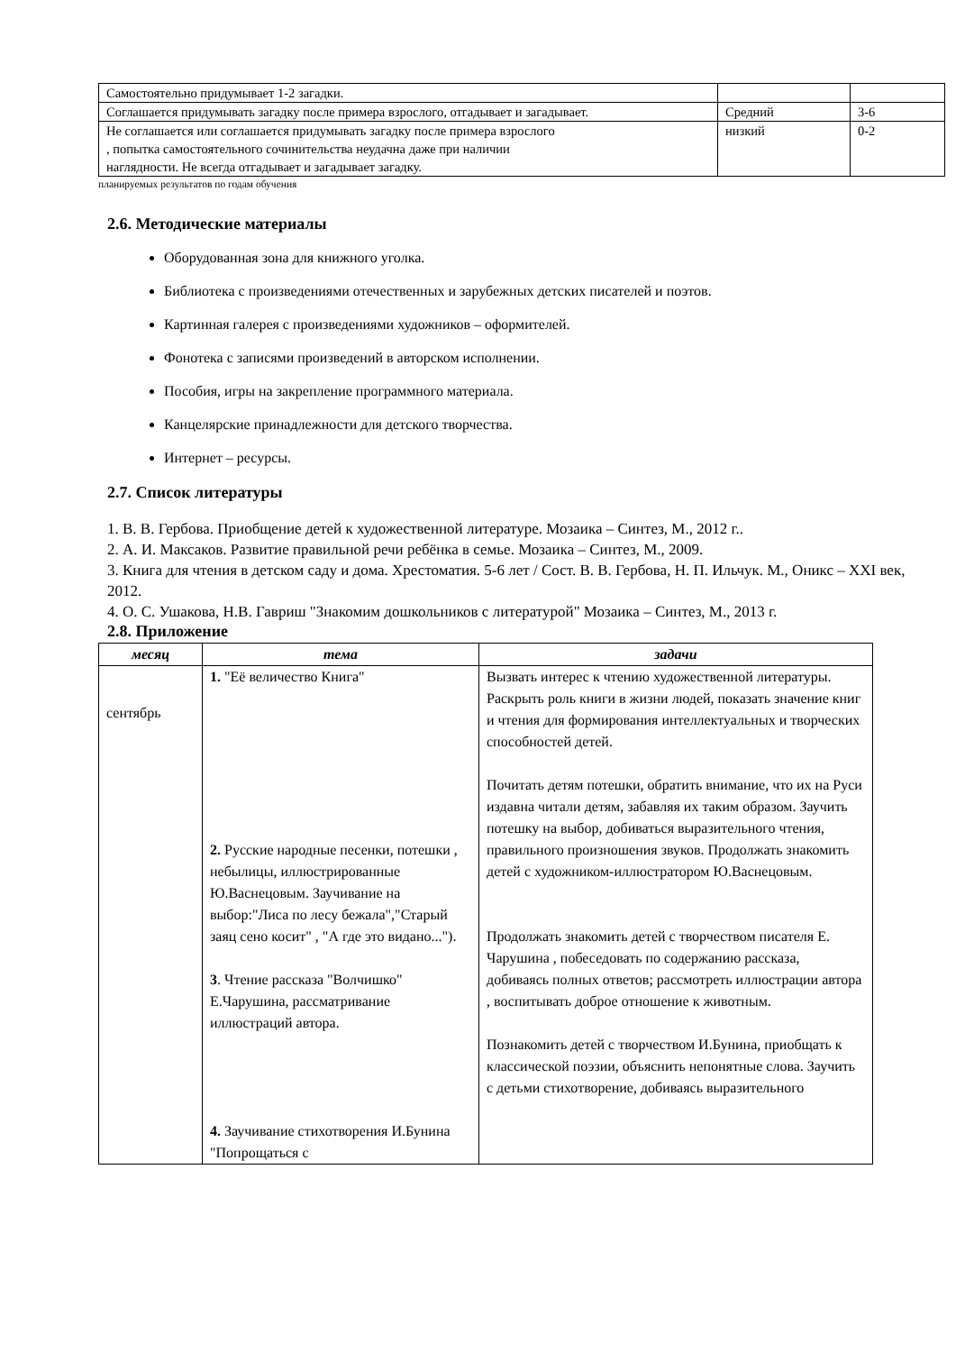| Самостоятельно придумывает 1-2 загадки. | | |
| Соглашается придумывать загадку после примера взрослого, отгадывает и загадывает. | Средний | 3-6 |
| Не соглашается или соглашается придумывать загадку после примера взрослого , попытка самостоятельного сочинительства неудачна даже при наличии наглядности. Не всегда отгадывает и загадывает загадку. | низкий | 0-2 |
планируемых результатов по годам обучения
2.6. Методические материалы
Оборудованная зона для книжного уголка.
Библиотека с произведениями отечественных и зарубежных детских писателей и поэтов.
Картинная галерея с произведениями художников – оформителей.
Фонотека с записями произведений в авторском исполнении.
Пособия, игры на закрепление программного материала.
Канцелярские принадлежности для детского творчества.
Интернет – ресурсы.
2.7. Список литературы
1. В. В. Гербова. Приобщение детей к художественной литературе. Мозаика – Синтез, М., 2012 г..
2. А. И. Максаков. Развитие правильной речи ребёнка в семье. Мозаика – Синтез, М., 2009.
3. Книга для чтения в детском саду и дома. Хрестоматия. 5-6 лет / Сост. В. В. Гербова, Н. П. Ильчук. М., Оникс – XXI век, 2012.
4. О. С. Ушакова, Н.В. Гавриш "Знакомим дошкольников с литературой" Мозаика – Синтез, М., 2013 г.
2.8. Приложение
| месяц | тема | задачи |
| --- | --- | --- |
| сентябрь | 1. "Её величество Книга" 2. Русские народные песенки, потешки , небылицы, иллюстрированные Ю.Васнецовым. Заучивание на выбор:"Лиса по лесу бежала","Старый заяц сено косит" , "А где это видано..."). 3 . Чтение рассказа "Волчишко" Е.Чарушина, рассматривание иллюстраций автора. 4. Заучивание стихотворения И.Бунина "Попрощаться с | Вызвать интерес к чтению художественной литературы. Раскрыть роль книги в жизни людей, показать значение книг и чтения для формирования интеллектуальных и творческих способностей детей. Почитать детям потешки, обратить внимание, что их на Руси издавна читали детям, забавляя их таким образом. Заучить потешку на выбор, добиваться выразительного чтения, правильного произношения звуков. Продолжать знакомить детей с художником-иллюстратором Ю.Васнецовым. Продолжать знакомить детей с творчеством писателя Е. Чарушина , побеседовать по содержанию рассказа, добиваясь полных ответов; рассмотреть иллюстрации автора , воспитывать доброе отношение к животным. Познакомить детей с творчеством И.Бунина, приобщать к классической поэзии, объяснить непонятные слова. Заучить с детьми стихотворение, добиваясь выразительного |